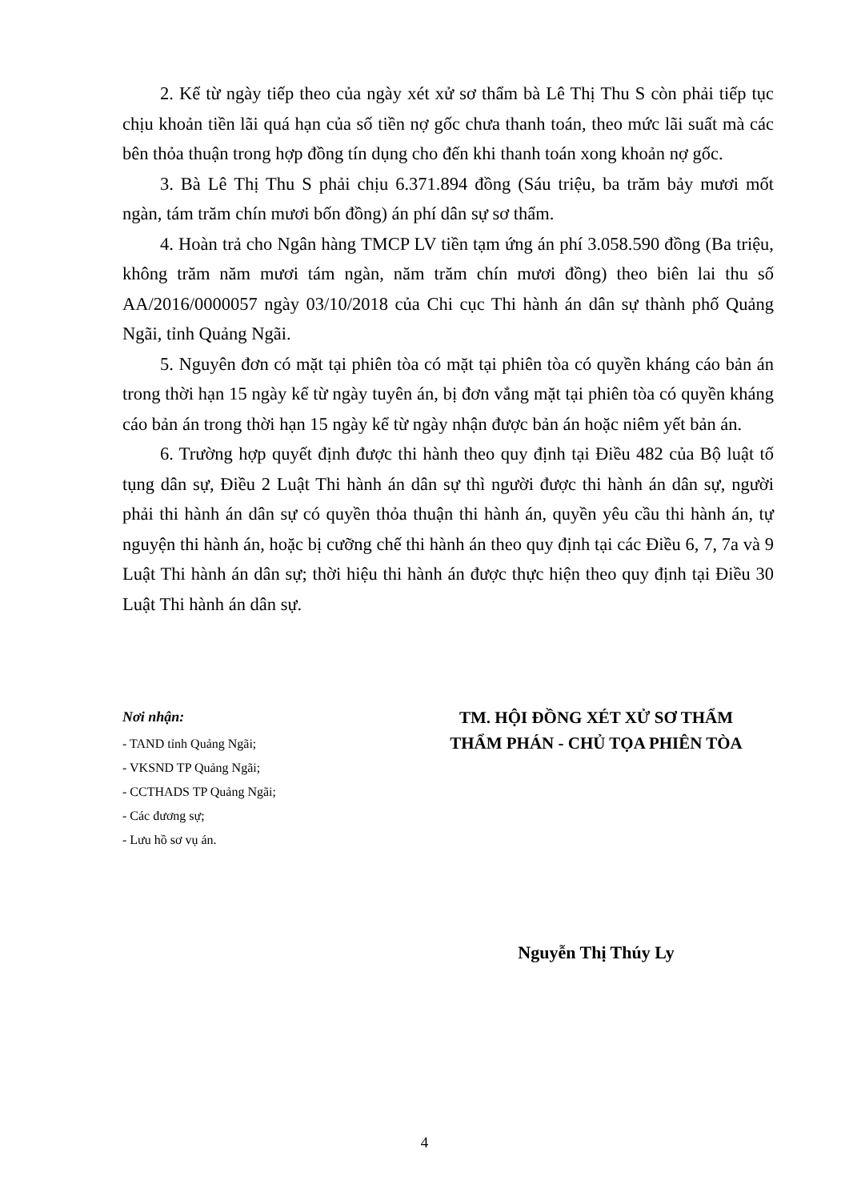2. Kể từ ngày tiếp theo của ngày xét xử sơ thẩm bà Lê Thị Thu S còn phải tiếp tục chịu khoản tiền lãi quá hạn của số tiền nợ gốc chưa thanh toán, theo mức lãi suất mà các bên thỏa thuận trong hợp đồng tín dụng cho đến khi thanh toán xong khoản nợ gốc.
3. Bà Lê Thị Thu S phải chịu 6.371.894 đồng (Sáu triệu, ba trăm bảy mươi mốt ngàn, tám trăm chín mươi bốn đồng) án phí dân sự sơ thẩm.
4. Hoàn trả cho Ngân hàng TMCP LV tiền tạm ứng án phí 3.058.590 đồng (Ba triệu, không trăm năm mươi tám ngàn, năm trăm chín mươi đồng) theo biên lai thu số AA/2016/0000057 ngày 03/10/2018 của Chi cục Thi hành án dân sự thành phố Quảng Ngãi, tỉnh Quảng Ngãi.
5. Nguyên đơn có mặt tại phiên tòa có mặt tại phiên tòa có quyền kháng cáo bản án trong thời hạn 15 ngày kể từ ngày tuyên án, bị đơn vắng mặt tại phiên tòa có quyền kháng cáo bản án trong thời hạn 15 ngày kể từ ngày nhận được bản án hoặc niêm yết bản án.
6. Trường hợp quyết định được thi hành theo quy định tại Điều 482 của Bộ luật tố tụng dân sự, Điều 2 Luật Thi hành án dân sự thì người được thi hành án dân sự, người phải thi hành án dân sự có quyền thỏa thuận thi hành án, quyền yêu cầu thi hành án, tự nguyện thi hành án, hoặc bị cưỡng chế thi hành án theo quy định tại các Điều 6, 7, 7a và 9 Luật Thi hành án dân sự; thời hiệu thi hành án được thực hiện theo quy định tại Điều 30 Luật Thi hành án dân sự.
Nơi nhận:
- TAND tỉnh Quảng Ngãi;
- VKSND TP Quảng Ngãi;
- CCTHADS TP Quảng Ngãi;
- Các đương sự;
- Lưu hồ sơ vụ án.
TM. HỘI ĐỒNG XÉT XỬ SƠ THẨM
THẨM PHÁN - CHỦ TỌA PHIÊN TÒA
Nguyễn Thị Thúy Ly
4